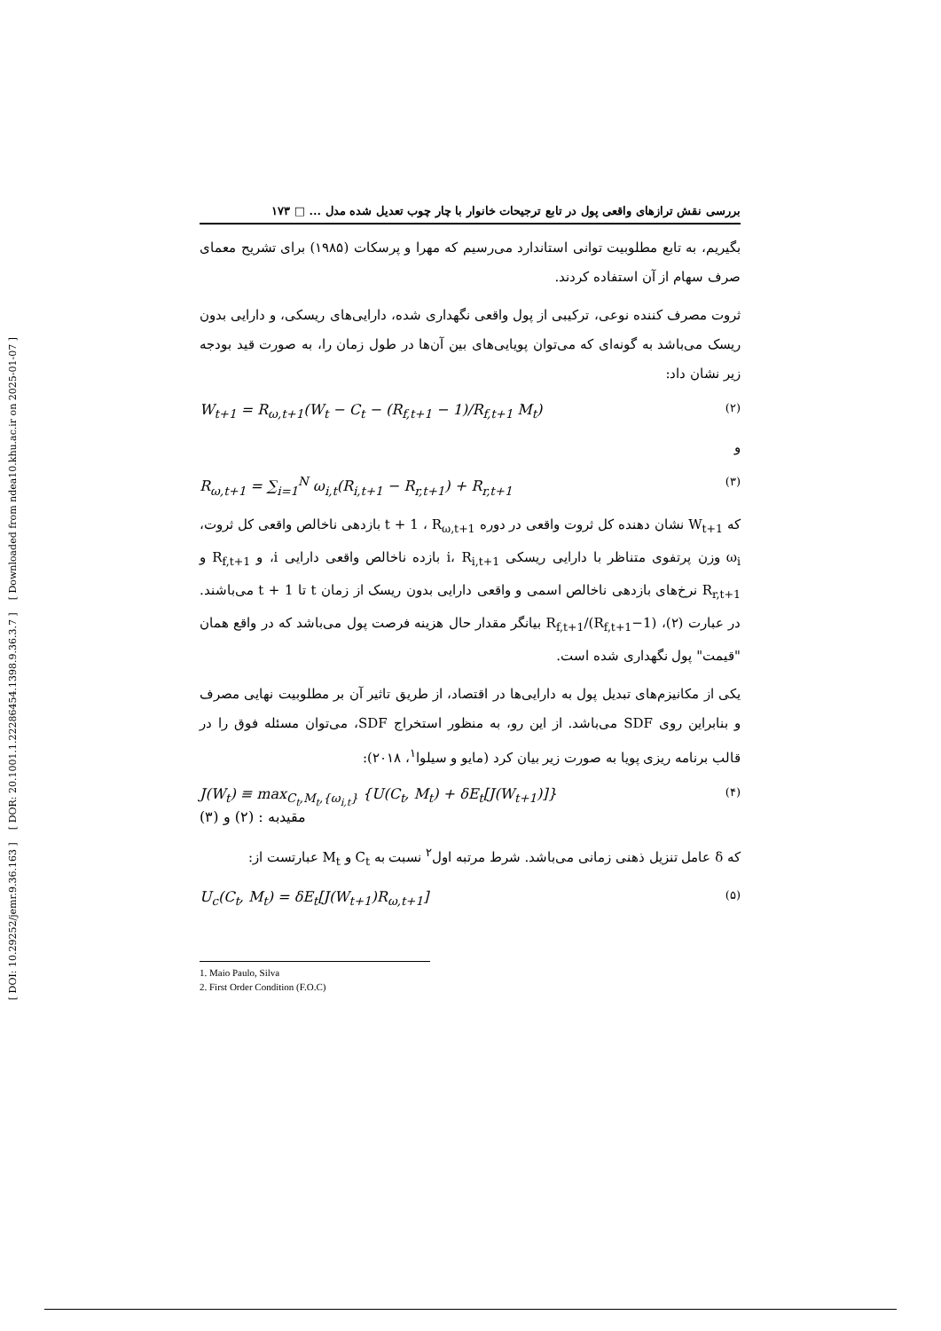[ DOI: 10.29252/jemr.9.36.163 ] [ DOR: 20.1001.1.22286454.1398.9.36.3.7 ] [ Downloaded from ndea10.khu.ac.ir on 2025-01-07 ]
بررسی نقش ترازهای واقعی پول در تابع ترجیحات خانوار با چار چوب تعدیل شده مدل ... □ ۱۷۳
بگیریم، به تابع مطلوبیت توانی استاندارد می‌رسیم که مهرا و پرسکات (۱۹۸۵) برای تشریح معمای صرف سهام از آن استفاده کردند.
ثروت مصرف کننده نوعی، ترکیبی از پول واقعی نگهداری شده، دارایی‌های ریسکی، و دارایی بدون ریسک می‌باشد به گونه‌ای که می‌توان پویایی‌های بین آن‌ها در طول زمان را، به صورت قید بودجه زیر نشان داد:
W<sub>t+1</sub> = R<sub>ω,t+1</sub>(W<sub>t</sub> − C<sub>t</sub> − (R<sub>f,t+1</sub> − 1)/R<sub>f,t+1</sub> M<sub>t</sub>) (۲)
و
R<sub>ω,t+1</sub> = ∑<sub>i=1</sub><sup>N</sup> ω<sub>i,t</sub>(R<sub>i,t+1</sub> − R<sub>r,t+1</sub>) + R<sub>r,t+1</sub> (۳)
که W<sub>t+1</sub> نشان دهنده کل ثروت واقعی در دوره t + 1 ، R<sub>ω,t+1</sub> بازدهی ناخالص واقعی کل ثروت، ω<sub>i</sub> وزن پرتفوی متناظر با دارایی ریسکی i، R<sub>i,t+1</sub> بازده ناخالص واقعی دارایی i، و R<sub>f,t+1</sub> و R<sub>r,t+1</sub> نرخ‌های بازدهی ناخالص اسمی و واقعی دارایی بدون ریسک از زمان t تا t + 1 می‌باشند. در عبارت (۲)، (R<sub>f,t+1</sub>−1)/R<sub>f,t+1</sub> بیانگر مقدار حال هزینه فرصت پول می‌باشد که در واقع همان "قیمت" پول نگهداری شده است.
یکی از مکانیزم‌های تبدیل پول به دارایی‌ها در اقتصاد، از طریق تاثیر آن بر مطلوبیت نهایی مصرف و بنابراین روی SDF می‌باشد. از این رو، به منظور استخراج SDF، می‌توان مسئله فوق را در قالب برنامه ریزی پویا به صورت زیر بیان کرد (مایو و سیلوا<sup>۱</sup>، ۲۰۱۸):
J(W<sub>t</sub>) ≡ max<sub>C<sub>t</sub>,M<sub>t</sub>,{ω<sub>i,t</sub>}</sub> {U(C<sub>t</sub>, M<sub>t</sub>) + δE<sub>t</sub>[J(W<sub>t+1</sub>)]}
مقیدبه : (۲) و (۳) (۴)
که δ عامل تنزیل ذهنی زمانی می‌باشد. شرط مرتبه اول<sup>۲</sup> نسبت به C<sub>t</sub> و M<sub>t</sub> عبارتست از:
U<sub>c</sub>(C<sub>t</sub>, M<sub>t</sub>) = δE<sub>t</sub>[J(W<sub>t+1</sub>)R<sub>ω,t+1</sub>] (۵)
1. Maio Paulo, Silva
2. First Order Condition (F.O.C)